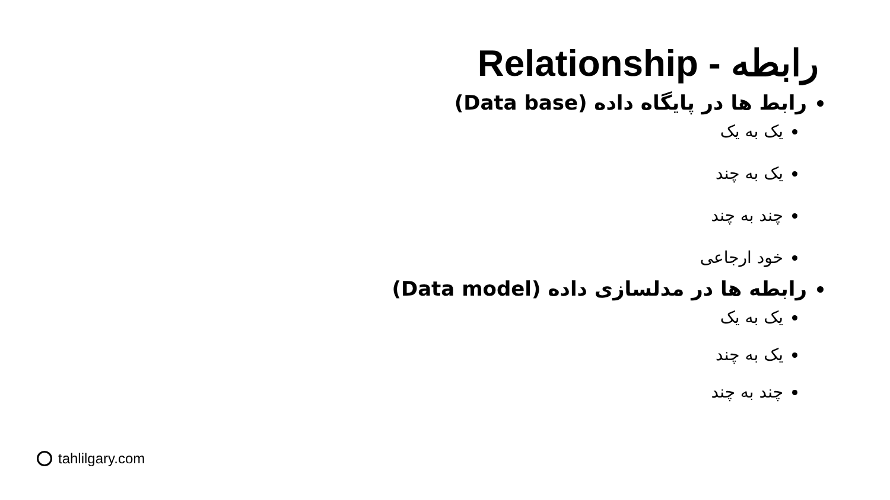رابطه - Relationship
رابط ها در پایگاه داده (Data base)
یک به یک
یک به چند
چند به چند
خود ارجاعی
رابطه ها در مدلسازی داده (Data model)
یک به یک
یک به چند
چند به چند
tahlilgary.com